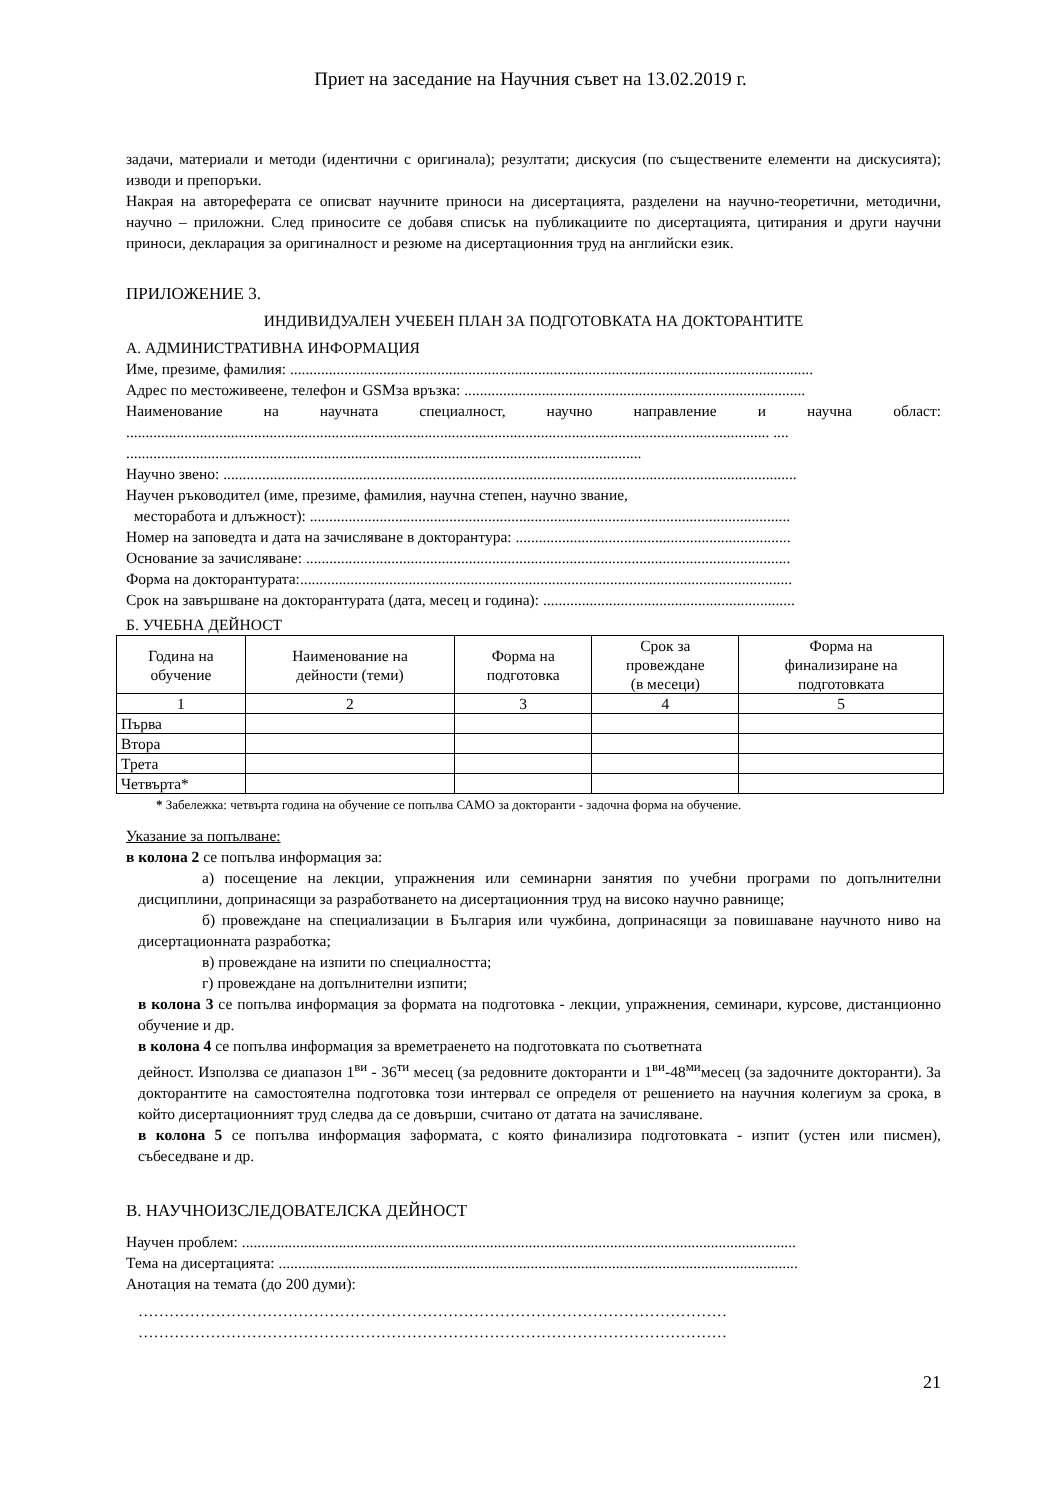Приет на заседание на Научния съвет на 13.02.2019 г.
задачи, материали и методи (идентични с оригинала); резултати; дискусия (по съществените елементи на дискусията); изводи и препоръки.
Накрая на автореферата се описват научните приноси на дисертацията, разделени на научно-теоретични, методични, научно – приложни. След приносите се добавя списък на публикациите по дисертацията, цитирания и други научни приноси, декларация за оригиналност и резюме на дисертационния труд на английски език.
ПРИЛОЖЕНИЕ 3.
ИНДИВИДУАЛЕН УЧЕБЕН ПЛАН ЗА ПОДГОТОВКАТА НА ДОКТОРАНТИТЕ
А. АДМИНИСТРАТИВНА ИНФОРМАЦИЯ
Име, презиме, фамилия: .......................................................................................................................................
Адрес по местоживеене, телефон и GSMза връзка: ........................................................................................
Наименование на научната специалност, научно направление и научна област:
...................................................................................................................................................................... ....
.....................................................................................................................................
Научно звено: ....................................................................................................................................................
Научен ръководител (име, презиме, фамилия, научна степен, научно звание,
месторабота и длъжност): ............................................................................................................................
Номер на заповедта и дата на зачисляване в докторантура: .......................................................................
Основание за зачисляване: .............................................................................................................................
Форма на докторантурата:...............................................................................................................................
Срок на завършване на докторантурата (дата, месец и година): .................................................................
Б. УЧЕБНА ДЕЙНОСТ
| Година на обучение | Наименование на дейности (теми) | Форма на подготовка | Срок за провеждане (в месеци) | Форма на финализиране на подготовката |
| --- | --- | --- | --- | --- |
| 1 | 2 | 3 | 4 | 5 |
| Първа | | | | |
| Втора | | | | |
| Трета | | | | |
| Четвърта* | | | | |
* Забележка: четвърта година на обучение се попълва САМО за докторанти - задочна форма на обучение.
Указание за попълване:
в колона 2 се попълва информация за:
а) посещение на лекции, упражнения или семинарни занятия по учебни програми по допълнителни дисциплини, допринасящи за разработването на дисертационния труд на високо научно равнище;
б) провеждане на специализации в България или чужбина, допринасящи за повишаване научното ниво на дисертационната разработка;
в) провеждане на изпити по специалността;
г) провеждане на допълнителни изпити;
в колона 3 се попълва информация за формата на подготовка - лекции, упражнения, семинари, курсове, дистанционно обучение и др.
в колона 4 се попълва информация за времетраенето на подготовката по съответната
дейност. Използва се диапазон 1<sup>ви</sup> - 36<sup>ти</sup> месец (за редовните докторанти и 1<sup>ви</sup>-48<sup>ми</sup>месец (за задочните докторанти). За докторантите на самостоятелна подготовка този интервал се определя от решението на научния колегиум за срока, в който дисертационният труд следва да се довърши, считано от датата на зачисляване.
в колона 5 се попълва информация заформата, с която финализира подготовката - изпит (устен или писмен), събеседване и др.
В. НАУЧНОИЗСЛЕДОВАТЕЛСКА ДЕЙНОСТ
Научен проблем: ...............................................................................................................................................
Тема на дисертацията: ......................................................................................................................................
Анотация на темата (до 200 думи):
……………………………………………………………………………………………………
……………………………………………………………………………………………………
21